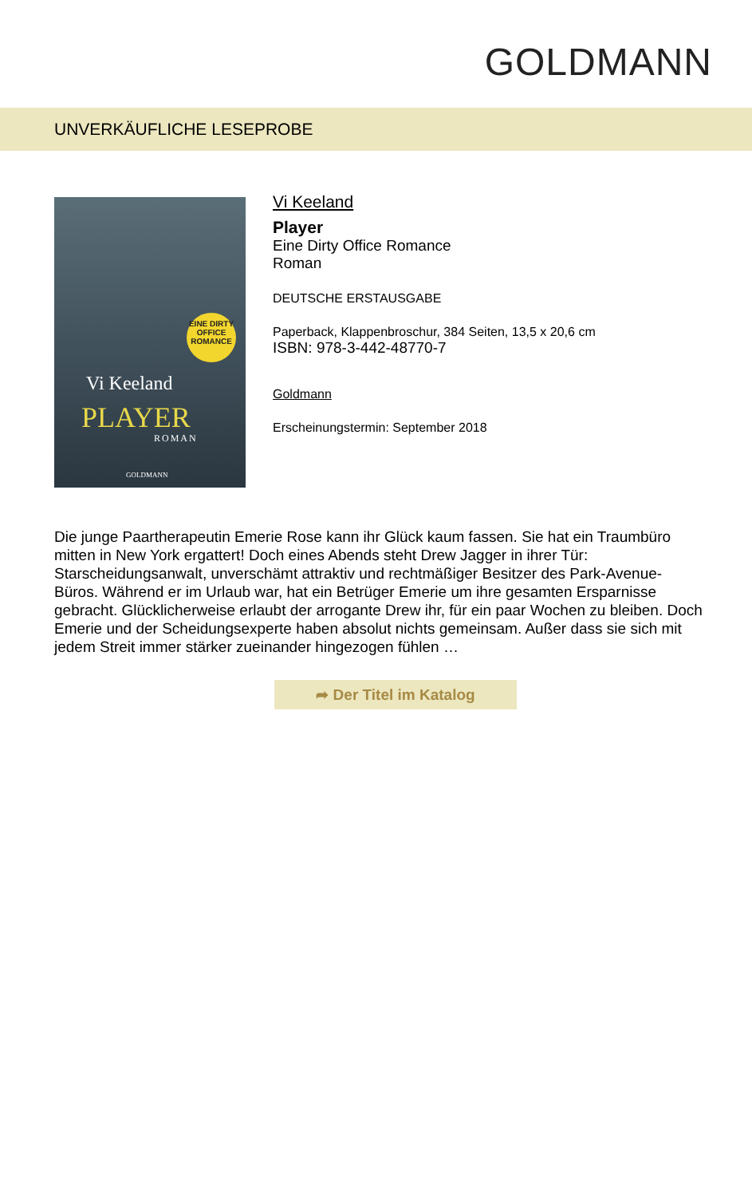GOLDMANN
UNVERKÄUFLICHE LESEPROBE
EINE DIRTY OFFICE ROMANCE
Vi Keeland
PLAYER
ROMAN
GOLDMANN
Vi Keeland
Player
Eine Dirty Office Romance
Roman
DEUTSCHE ERSTAUSGABE
Paperback, Klappenbroschur, 384 Seiten, 13,5 x 20,6 cm
ISBN: 978-3-442-48770-7
Goldmann
Erscheinungstermin: September 2018
Die junge Paartherapeutin Emerie Rose kann ihr Glück kaum fassen. Sie hat ein Traumbüro mitten in New York ergattert! Doch eines Abends steht Drew Jagger in ihrer Tür: Starscheidungsanwalt, unverschämt attraktiv und rechtmäßiger Besitzer des Park-Avenue-Büros. Während er im Urlaub war, hat ein Betrüger Emerie um ihre gesamten Ersparnisse gebracht. Glücklicherweise erlaubt der arrogante Drew ihr, für ein paar Wochen zu bleiben. Doch Emerie und der Scheidungsexperte haben absolut nichts gemeinsam. Außer dass sie sich mit jedem Streit immer stärker zueinander hingezogen fühlen …
➦ Der Titel im Katalog